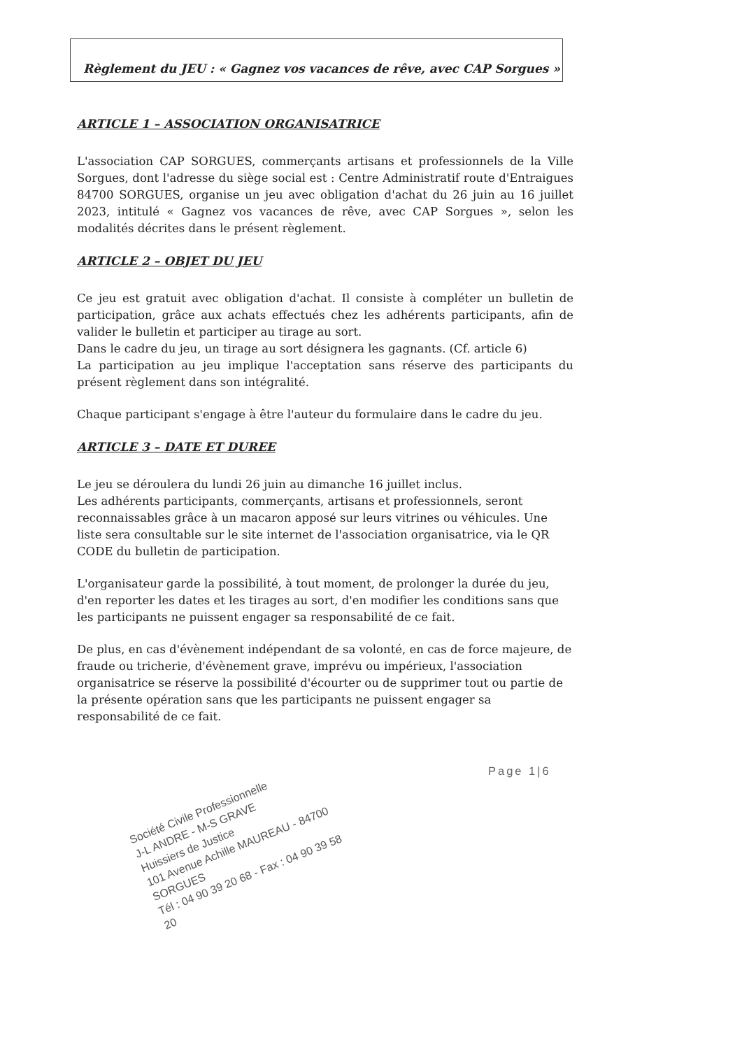Règlement du JEU : « Gagnez vos vacances de rêve, avec CAP Sorgues »
ARTICLE 1 – ASSOCIATION ORGANISATRICE
L'association CAP SORGUES, commerçants artisans et professionnels de la Ville Sorgues, dont l'adresse du siège social est : Centre Administratif route d'Entraigues 84700 SORGUES, organise un jeu avec obligation d'achat du 26 juin au 16 juillet 2023, intitulé « Gagnez vos vacances de rêve, avec CAP Sorgues », selon les modalités décrites dans le présent règlement.
ARTICLE 2 – OBJET DU JEU
Ce jeu est gratuit avec obligation d'achat. Il consiste à compléter un bulletin de participation, grâce aux achats effectués chez les adhérents participants, afin de valider le bulletin et participer au tirage au sort.
Dans le cadre du jeu, un tirage au sort désignera les gagnants. (Cf. article 6)
La participation au jeu implique l'acceptation sans réserve des participants du présent règlement dans son intégralité.
Chaque participant s'engage à être l'auteur du formulaire dans le cadre du jeu.
ARTICLE 3 – DATE ET DUREE
Le jeu se déroulera du lundi 26 juin au dimanche 16 juillet inclus.
Les adhérents participants, commerçants, artisans et professionnels, seront reconnaissables grâce à un macaron apposé sur leurs vitrines ou véhicules. Une liste sera consultable sur le site internet de l'association organisatrice, via le QR CODE du bulletin de participation.
L'organisateur garde la possibilité, à tout moment, de prolonger la durée du jeu, d'en reporter les dates et les tirages au sort, d'en modifier les conditions sans que les participants ne puissent engager sa responsabilité de ce fait.
De plus, en cas d'évènement indépendant de sa volonté, en cas de force majeure, de fraude ou tricherie, d'évènement grave, imprévu ou impérieux, l'association organisatrice se réserve la possibilité d'écourter ou de supprimer tout ou partie de la présente opération sans que les participants ne puissent engager sa responsabilité de ce fait.
Page 1|6
Société Civile Professionnelle
J-L ANDRE - M-S GRAVE
Huissiers de Justice
101 Avenue Achille MAUREAU - 84700 SORGUES
Tél : 04 90 39 20 68 - Fax : 04 90 39 58 20